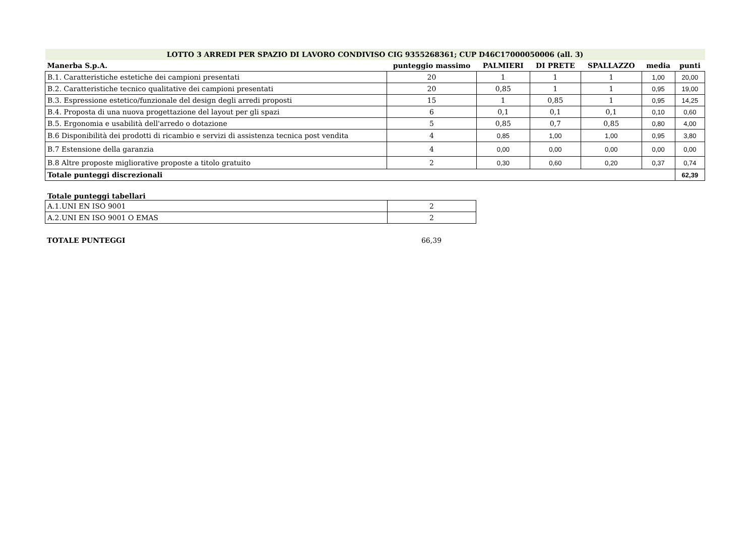| LOTTO 3 ARREDI PER SPAZIO DI LAVORO CONDIVISO CIG 9355268361; CUP D46C17000050006 (all. 3) | | | | | | |
| Manerba S.p.A. | punteggio massimo | PALMIERI | DI PRETE | SPALLAZZO | media | punti |
| B.1. Caratteristiche estetiche dei campioni presentati | 20 | 1 | 1 | 1 | 1,00 | 20,00 |
| B.2. Caratteristiche tecnico qualitative dei campioni presentati | 20 | 0,85 | 1 | 1 | 0,95 | 19,00 |
| B.3. Espressione estetico/funzionale del design degli arredi proposti | 15 | 1 | 0,85 | 1 | 0,95 | 14,25 |
| B.4. Proposta di una nuova progettazione del layout per gli spazi | 6 | 0,1 | 0,1 | 0,1 | 0,10 | 0,60 |
| B.5. Ergonomia e usabilità dell'arredo o dotazione | 5 | 0,85 | 0,7 | 0,85 | 0,80 | 4,00 |
| B.6 Disponibilità dei prodotti di ricambio e servizi di assistenza tecnica post vendita | 4 | 0,85 | 1,00 | 1,00 | 0,95 | 3,80 |
| B.7 Estensione della garanzia | 4 | 0,00 | 0,00 | 0,00 | 0,00 | 0,00 |
| B.8 Altre proposte migliorative proposte a titolo gratuito | 2 | 0,30 | 0,60 | 0,20 | 0,37 | 0,74 |
| Totale punteggi discrezionali | | | | | | 62,39 |
Totale punteggi tabellari
| A.1.UNI EN ISO 9001 | 2 |
| A.2.UNI EN ISO 9001 O EMAS | 2 |
| TOTALE PUNTEGGI | 66,39 |